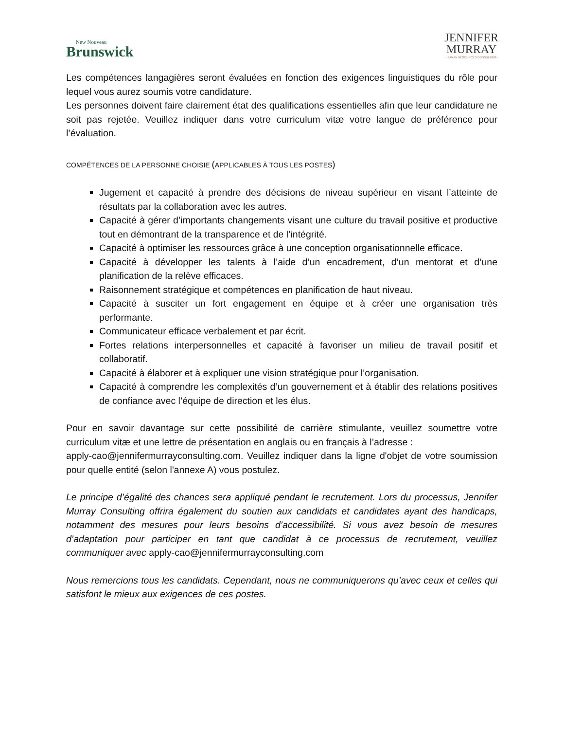New Nouveau
Brunswick
JENNIFER
MURRAY
· HUMAN RESOURCES CONSULTING ·
Les compétences langagières seront évaluées en fonction des exigences linguistiques du rôle pour lequel vous aurez soumis votre candidature.
Les personnes doivent faire clairement état des qualifications essentielles afin que leur candidature ne soit pas rejetée. Veuillez indiquer dans votre curriculum vitæ votre langue de préférence pour l’évaluation.
COMPÉTENCES DE LA PERSONNE CHOISIE (APPLICABLES À TOUS LES POSTES)
Jugement et capacité à prendre des décisions de niveau supérieur en visant l’atteinte de résultats par la collaboration avec les autres.
Capacité à gérer d’importants changements visant une culture du travail positive et productive tout en démontrant de la transparence et de l’intégrité.
Capacité à optimiser les ressources grâce à une conception organisationnelle efficace.
Capacité à développer les talents à l’aide d’un encadrement, d’un mentorat et d’une planification de la relève efficaces.
Raisonnement stratégique et compétences en planification de haut niveau.
Capacité à susciter un fort engagement en équipe et à créer une organisation très performante.
Communicateur efficace verbalement et par écrit.
Fortes relations interpersonnelles et capacité à favoriser un milieu de travail positif et collaboratif.
Capacité à élaborer et à expliquer une vision stratégique pour l’organisation.
Capacité à comprendre les complexités d’un gouvernement et à établir des relations positives de confiance avec l’équipe de direction et les élus.
Pour en savoir davantage sur cette possibilité de carrière stimulante, veuillez soumettre votre curriculum vitæ et une lettre de présentation en anglais ou en français à l’adresse :
apply-cao@jennifermurrayconsulting.com. Veuillez indiquer dans la ligne d'objet de votre soumission pour quelle entité (selon l'annexe A) vous postulez.
Le principe d’égalité des chances sera appliqué pendant le recrutement. Lors du processus, Jennifer Murray Consulting offrira également du soutien aux candidats et candidates ayant des handicaps, notamment des mesures pour leurs besoins d’accessibilité. Si vous avez besoin de mesures d’adaptation pour participer en tant que candidat à ce processus de recrutement, veuillez communiquer avec apply-cao@jennifermurrayconsulting.com
Nous remercions tous les candidats. Cependant, nous ne communiquerons qu’avec ceux et celles qui satisfont le mieux aux exigences de ces postes.